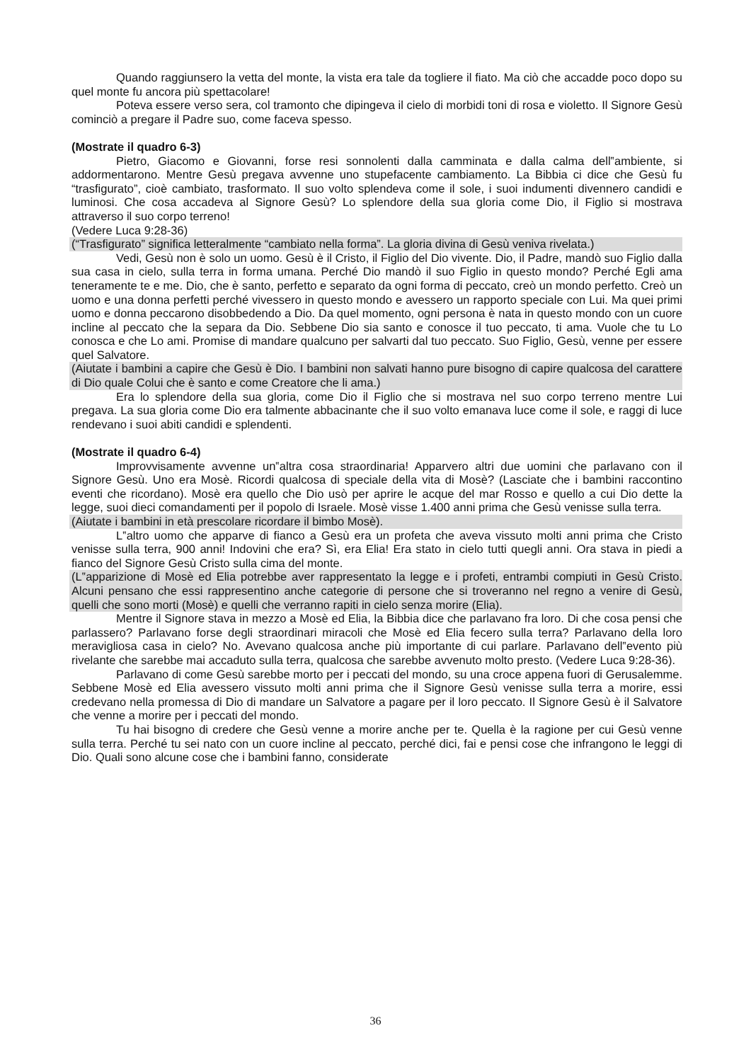Quando raggiunsero la vetta del monte, la vista era tale da togliere il fiato. Ma ciò che accadde poco dopo su quel monte fu ancora più spettacolare!
Poteva essere verso sera, col tramonto che dipingeva il cielo di morbidi toni di rosa e violetto. Il Signore Gesù cominciò a pregare il Padre suo, come faceva spesso.
(Mostrate il quadro 6-3)
Pietro, Giacomo e Giovanni, forse resi sonnolenti dalla camminata e dalla calma dell‟ambiente, si addormentarono. Mentre Gesù pregava avvenne uno stupefacente cambiamento. La Bibbia ci dice che Gesù fu “trasfigurato”, cioè cambiato, trasformato. Il suo volto splendeva come il sole, i suoi indumenti divennero candidi e luminosi. Che cosa accadeva al Signore Gesù? Lo splendore della sua gloria come Dio, il Figlio si mostrava attraverso il suo corpo terreno!
(Vedere Luca 9:28-36)
(“Trasfigurato” significa letteralmente “cambiato nella forma”. La gloria divina di Gesù veniva rivelata.)
Vedi, Gesù non è solo un uomo. Gesù è il Cristo, il Figlio del Dio vivente. Dio, il Padre, mandò suo Figlio dalla sua casa in cielo, sulla terra in forma umana. Perché Dio mandò il suo Figlio in questo mondo? Perché Egli ama teneramente te e me. Dio, che è santo, perfetto e separato da ogni forma di peccato, creò un mondo perfetto. Creò un uomo e una donna perfetti perché vivessero in questo mondo e avessero un rapporto speciale con Lui. Ma quei primi uomo e donna peccarono disobbedendo a Dio. Da quel momento, ogni persona è nata in questo mondo con un cuore incline al peccato che la separa da Dio. Sebbene Dio sia santo e conosce il tuo peccato, ti ama. Vuole che tu Lo conosca e che Lo ami. Promise di mandare qualcuno per salvarti dal tuo peccato. Suo Figlio, Gesù, venne per essere quel Salvatore.
(Aiutate i bambini a capire che Gesù è Dio. I bambini non salvati hanno pure bisogno di capire qualcosa del carattere di Dio quale Colui che è santo e come Creatore che li ama.)
Era lo splendore della sua gloria, come Dio il Figlio che si mostrava nel suo corpo terreno mentre Lui pregava. La sua gloria come Dio era talmente abbacinante che il suo volto emanava luce come il sole, e raggi di luce rendevano i suoi abiti candidi e splendenti.
(Mostrate il quadro 6-4)
Improvvisamente avvenne un‟altra cosa straordinaria! Apparvero altri due uomini che parlavano con il Signore Gesù. Uno era Mosè. Ricordi qualcosa di speciale della vita di Mosè? (Lasciate che i bambini raccontino eventi che ricordano). Mosè era quello che Dio usò per aprire le acque del mar Rosso e quello a cui Dio dette la legge, suoi dieci comandamenti per il popolo di Israele. Mosè visse 1.400 anni prima che Gesù venisse sulla terra.
(Aiutate i bambini in età prescolare ricordare il bimbo Mosè).
L‟altro uomo che apparve di fianco a Gesù era un profeta che aveva vissuto molti anni prima che Cristo venisse sulla terra, 900 anni! Indovini che era? Sì, era Elia! Era stato in cielo tutti quegli anni. Ora stava in piedi a fianco del Signore Gesù Cristo sulla cima del monte.
(L‟apparizione di Mosè ed Elia potrebbe aver rappresentato la legge e i profeti, entrambi compiuti in Gesù Cristo. Alcuni pensano che essi rappresentino anche categorie di persone che si troveranno nel regno a venire di Gesù, quelli che sono morti (Mosè) e quelli che verranno rapiti in cielo senza morire (Elia).
Mentre il Signore stava in mezzo a Mosè ed Elia, la Bibbia dice che parlavano fra loro. Di che cosa pensi che parlassero? Parlavano forse degli straordinari miracoli che Mosè ed Elia fecero sulla terra? Parlavano della loro meravigliosa casa in cielo? No. Avevano qualcosa anche più importante di cui parlare. Parlavano dell‟evento più rivelante che sarebbe mai accaduto sulla terra, qualcosa che sarebbe avvenuto molto presto. (Vedere Luca 9:28-36).
Parlavano di come Gesù sarebbe morto per i peccati del mondo, su una croce appena fuori di Gerusalemme. Sebbene Mosè ed Elia avessero vissuto molti anni prima che il Signore Gesù venisse sulla terra a morire, essi credevano nella promessa di Dio di mandare un Salvatore a pagare per il loro peccato. Il Signore Gesù è il Salvatore che venne a morire per i peccati del mondo.
Tu hai bisogno di credere che Gesù venne a morire anche per te. Quella è la ragione per cui Gesù venne sulla terra. Perché tu sei nato con un cuore incline al peccato, perché dici, fai e pensi cose che infrangono le leggi di Dio. Quali sono alcune cose che i bambini fanno, considerate
36